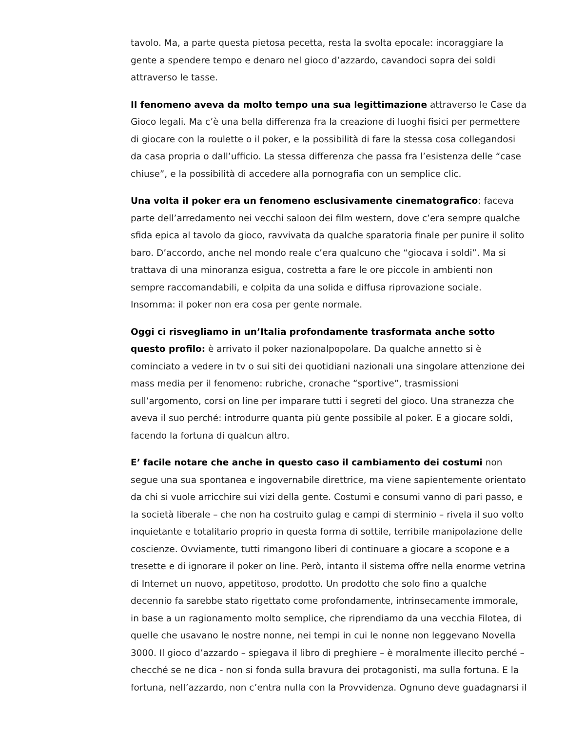tavolo. Ma, a parte questa pietosa pecetta, resta la svolta epocale: incoraggiare la gente a spendere tempo e denaro nel gioco d’azzardo, cavandoci sopra dei soldi attraverso le tasse.
Il fenomeno aveva da molto tempo una sua legittimazione attraverso le Case da Gioco legali. Ma c’è una bella differenza fra la creazione di luoghi fisici per permettere di giocare con la roulette o il poker, e la possibilità di fare la stessa cosa collegandosi da casa propria o dall’ufficio. La stessa differenza che passa fra l’esistenza delle “case chiuse”, e la possibilità di accedere alla pornografia con un semplice clic.
Una volta il poker era un fenomeno esclusivamente cinematografico: faceva parte dell’arredamento nei vecchi saloon dei film western, dove c’era sempre qualche sfida epica al tavolo da gioco, ravvivata da qualche sparatoria finale per punire il solito baro. D’accordo, anche nel mondo reale c’era qualcuno che “giocava i soldi”. Ma si trattava di una minoranza esigua, costretta a fare le ore piccole in ambienti non sempre raccomandabili, e colpita da una solida e diffusa riprovazione sociale. Insomma: il poker non era cosa per gente normale.
Oggi ci risvegliamo in un’Italia profondamente trasformata anche sotto questo profilo: è arrivato il poker nazionalpopolare. Da qualche annetto si è cominciato a vedere in tv o sui siti dei quotidiani nazionali una singolare attenzione dei mass media per il fenomeno: rubriche, cronache “sportive”, trasmissioni sull’argomento, corsi on line per imparare tutti i segreti del gioco. Una stranezza che aveva il suo perché: introdurre quanta più gente possibile al poker. E a giocare soldi, facendo la fortuna di qualcun altro.
E’ facile notare che anche in questo caso il cambiamento dei costumi non segue una sua spontanea e ingovernabile direttrice, ma viene sapientemente orientato da chi si vuole arricchire sui vizi della gente. Costumi e consumi vanno di pari passo, e la società liberale – che non ha costruito gulag e campi di sterminio – rivela il suo volto inquietante e totalitario proprio in questa forma di sottile, terribile manipolazione delle coscienze. Ovviamente, tutti rimangono liberi di continuare a giocare a scopone e a tresette e di ignorare il poker on line. Però, intanto il sistema offre nella enorme vetrina di Internet un nuovo, appetitoso, prodotto. Un prodotto che solo fino a qualche decennio fa sarebbe stato rigettato come profondamente, intrinsecamente immorale, in base a un ragionamento molto semplice, che riprendiamo da una vecchia Filotea, di quelle che usavano le nostre nonne, nei tempi in cui le nonne non leggevano Novella 3000. Il gioco d’azzardo – spiegava il libro di preghiere – è moralmente illecito perché – checché se ne dica - non si fonda sulla bravura dei protagonisti, ma sulla fortuna. E la fortuna, nell’azzardo, non c’entra nulla con la Provvidenza. Ognuno deve guadagnarsi il